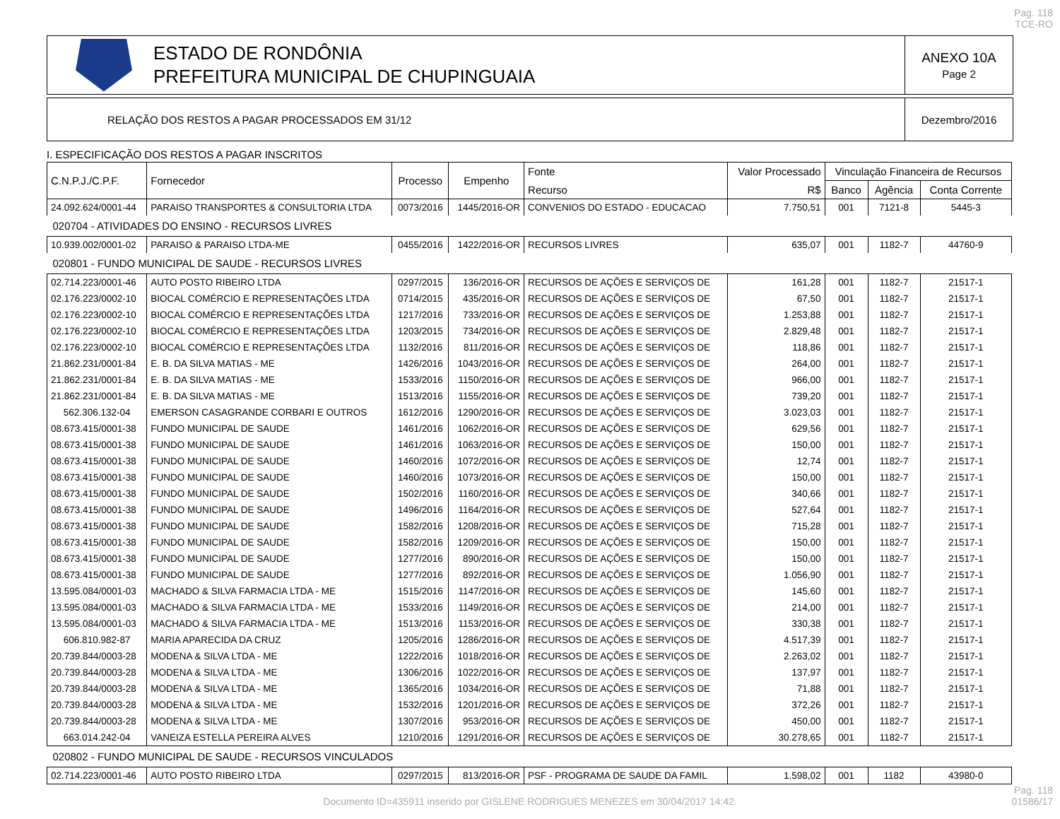Pag. 118
TCE-RO
ESTADO DE RONDÔNIA
PREFEITURA MUNICIPAL DE CHUPINGUAIA
ANEXO 10A
Page 2
RELAÇÃO DOS RESTOS A PAGAR PROCESSADOS EM 31/12
Dezembro/2016
I. ESPECIFICAÇÃO DOS RESTOS A PAGAR INSCRITOS
| C.N.P.J./C.P.F. | Fornecedor | Processo | Empenho | Fonte | Valor Processado | Vinculação Financeira de Recursos | | |
| --- | --- | --- | --- | --- | --- | --- | --- | --- |
| | | | | Recurso | R$ | Banco | Agência | Conta Corrente |
| 24.092.624/0001-44 | PARAISO TRANSPORTES & CONSULTORIA LTDA | 0073/2016 | 1445/2016-OR | CONVENIOS DO ESTADO - EDUCACAO | 7.750,51 | 001 | 7121-8 | 5445-3 |
| 020704 - ATIVIDADES DO ENSINO - RECURSOS LIVRES | | | | | | | | |
| 10.939.002/0001-02 | PARAISO & PARAISO LTDA-ME | 0455/2016 | 1422/2016-OR | RECURSOS LIVRES | 635,07 | 001 | 1182-7 | 44760-9 |
| 020801 - FUNDO MUNICIPAL DE SAUDE - RECURSOS LIVRES | | | | | | | | |
| 02.714.223/0001-46 | AUTO POSTO RIBEIRO LTDA | 0297/2015 | 136/2016-OR | RECURSOS DE AÇÕES E SERVIÇOS DE | 161,28 | 001 | 1182-7 | 21517-1 |
| 02.176.223/0002-10 | BIOCAL COMÉRCIO E REPRESENTAÇÕES LTDA | 0714/2015 | 435/2016-OR | RECURSOS DE AÇÕES E SERVIÇOS DE | 67,50 | 001 | 1182-7 | 21517-1 |
| 02.176.223/0002-10 | BIOCAL COMÉRCIO E REPRESENTAÇÕES LTDA | 1217/2016 | 733/2016-OR | RECURSOS DE AÇÕES E SERVIÇOS DE | 1.253,88 | 001 | 1182-7 | 21517-1 |
| 02.176.223/0002-10 | BIOCAL COMÉRCIO E REPRESENTAÇÕES LTDA | 1203/2015 | 734/2016-OR | RECURSOS DE AÇÕES E SERVIÇOS DE | 2.829,48 | 001 | 1182-7 | 21517-1 |
| 02.176.223/0002-10 | BIOCAL COMÉRCIO E REPRESENTAÇÕES LTDA | 1132/2016 | 811/2016-OR | RECURSOS DE AÇÕES E SERVIÇOS DE | 118,86 | 001 | 1182-7 | 21517-1 |
| 21.862.231/0001-84 | E. B. DA SILVA MATIAS - ME | 1426/2016 | 1043/2016-OR | RECURSOS DE AÇÕES E SERVIÇOS DE | 264,00 | 001 | 1182-7 | 21517-1 |
| 21.862.231/0001-84 | E. B. DA SILVA MATIAS - ME | 1533/2016 | 1150/2016-OR | RECURSOS DE AÇÕES E SERVIÇOS DE | 966,00 | 001 | 1182-7 | 21517-1 |
| 21.862.231/0001-84 | E. B. DA SILVA MATIAS - ME | 1513/2016 | 1155/2016-OR | RECURSOS DE AÇÕES E SERVIÇOS DE | 739,20 | 001 | 1182-7 | 21517-1 |
| 562.306.132-04 | EMERSON CASAGRANDE CORBARI E OUTROS | 1612/2016 | 1290/2016-OR | RECURSOS DE AÇÕES E SERVIÇOS DE | 3.023,03 | 001 | 1182-7 | 21517-1 |
| 08.673.415/0001-38 | FUNDO MUNICIPAL DE SAUDE | 1461/2016 | 1062/2016-OR | RECURSOS DE AÇÕES E SERVIÇOS DE | 629,56 | 001 | 1182-7 | 21517-1 |
| 08.673.415/0001-38 | FUNDO MUNICIPAL DE SAUDE | 1461/2016 | 1063/2016-OR | RECURSOS DE AÇÕES E SERVIÇOS DE | 150,00 | 001 | 1182-7 | 21517-1 |
| 08.673.415/0001-38 | FUNDO MUNICIPAL DE SAUDE | 1460/2016 | 1072/2016-OR | RECURSOS DE AÇÕES E SERVIÇOS DE | 12,74 | 001 | 1182-7 | 21517-1 |
| 08.673.415/0001-38 | FUNDO MUNICIPAL DE SAUDE | 1460/2016 | 1073/2016-OR | RECURSOS DE AÇÕES E SERVIÇOS DE | 150,00 | 001 | 1182-7 | 21517-1 |
| 08.673.415/0001-38 | FUNDO MUNICIPAL DE SAUDE | 1502/2016 | 1160/2016-OR | RECURSOS DE AÇÕES E SERVIÇOS DE | 340,66 | 001 | 1182-7 | 21517-1 |
| 08.673.415/0001-38 | FUNDO MUNICIPAL DE SAUDE | 1496/2016 | 1164/2016-OR | RECURSOS DE AÇÕES E SERVIÇOS DE | 527,64 | 001 | 1182-7 | 21517-1 |
| 08.673.415/0001-38 | FUNDO MUNICIPAL DE SAUDE | 1582/2016 | 1208/2016-OR | RECURSOS DE AÇÕES E SERVIÇOS DE | 715,28 | 001 | 1182-7 | 21517-1 |
| 08.673.415/0001-38 | FUNDO MUNICIPAL DE SAUDE | 1582/2016 | 1209/2016-OR | RECURSOS DE AÇÕES E SERVIÇOS DE | 150,00 | 001 | 1182-7 | 21517-1 |
| 08.673.415/0001-38 | FUNDO MUNICIPAL DE SAUDE | 1277/2016 | 890/2016-OR | RECURSOS DE AÇÕES E SERVIÇOS DE | 150,00 | 001 | 1182-7 | 21517-1 |
| 08.673.415/0001-38 | FUNDO MUNICIPAL DE SAUDE | 1277/2016 | 892/2016-OR | RECURSOS DE AÇÕES E SERVIÇOS DE | 1.056,90 | 001 | 1182-7 | 21517-1 |
| 13.595.084/0001-03 | MACHADO & SILVA FARMACIA LTDA - ME | 1515/2016 | 1147/2016-OR | RECURSOS DE AÇÕES E SERVIÇOS DE | 145,60 | 001 | 1182-7 | 21517-1 |
| 13.595.084/0001-03 | MACHADO & SILVA FARMACIA LTDA - ME | 1533/2016 | 1149/2016-OR | RECURSOS DE AÇÕES E SERVIÇOS DE | 214,00 | 001 | 1182-7 | 21517-1 |
| 13.595.084/0001-03 | MACHADO & SILVA FARMACIA LTDA - ME | 1513/2016 | 1153/2016-OR | RECURSOS DE AÇÕES E SERVIÇOS DE | 330,38 | 001 | 1182-7 | 21517-1 |
| 606.810.982-87 | MARIA APARECIDA DA CRUZ | 1205/2016 | 1286/2016-OR | RECURSOS DE AÇÕES E SERVIÇOS DE | 4.517,39 | 001 | 1182-7 | 21517-1 |
| 20.739.844/0003-28 | MODENA & SILVA LTDA - ME | 1222/2016 | 1018/2016-OR | RECURSOS DE AÇÕES E SERVIÇOS DE | 2.263,02 | 001 | 1182-7 | 21517-1 |
| 20.739.844/0003-28 | MODENA & SILVA LTDA - ME | 1306/2016 | 1022/2016-OR | RECURSOS DE AÇÕES E SERVIÇOS DE | 137,97 | 001 | 1182-7 | 21517-1 |
| 20.739.844/0003-28 | MODENA & SILVA LTDA - ME | 1365/2016 | 1034/2016-OR | RECURSOS DE AÇÕES E SERVIÇOS DE | 71,88 | 001 | 1182-7 | 21517-1 |
| 20.739.844/0003-28 | MODENA & SILVA LTDA - ME | 1532/2016 | 1201/2016-OR | RECURSOS DE AÇÕES E SERVIÇOS DE | 372,26 | 001 | 1182-7 | 21517-1 |
| 20.739.844/0003-28 | MODENA & SILVA LTDA - ME | 1307/2016 | 953/2016-OR | RECURSOS DE AÇÕES E SERVIÇOS DE | 450,00 | 001 | 1182-7 | 21517-1 |
| 663.014.242-04 | VANEIZA ESTELLA PEREIRA ALVES | 1210/2016 | 1291/2016-OR | RECURSOS DE AÇÕES E SERVIÇOS DE | 30.278,65 | 001 | 1182-7 | 21517-1 |
| 020802 - FUNDO MUNICIPAL DE SAUDE - RECURSOS VINCULADOS | | | | | | | | |
| 02.714.223/0001-46 | AUTO POSTO RIBEIRO LTDA | 0297/2015 | 813/2016-OR | PSF - PROGRAMA DE SAUDE DA FAMIL | 1.598,02 | 001 | 1182 | 43980-0 |
Pag. 118
01586/17
Documento ID=435911 inserido por GISLENE RODRIGUES MENEZES em 30/04/2017 14:42.